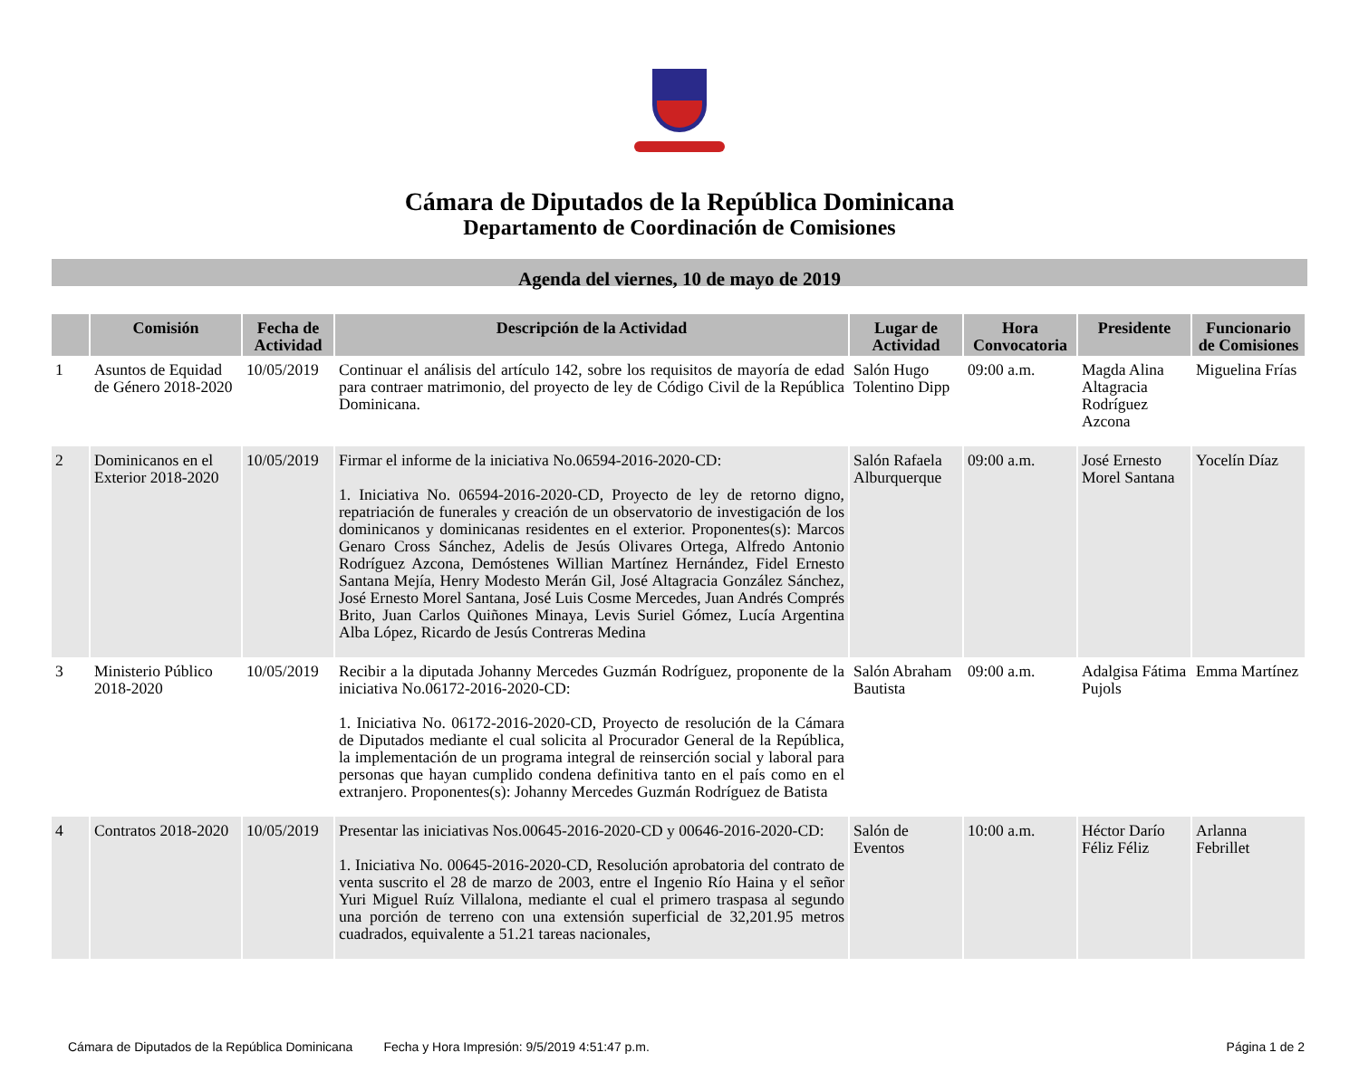Cámara de Diputados de la República Dominicana
Departamento de Coordinación de Comisiones
Agenda del viernes, 10 de mayo de 2019
| | Comisión | Fecha de Actividad | Descripción de la Actividad | Lugar de Actividad | Hora Convocatoria | Presidente | Funcionario de Comisiones |
| --- | --- | --- | --- | --- | --- | --- | --- |
| 1 | Asuntos de Equidad de Género 2018-2020 | 10/05/2019 | Continuar el análisis del artículo 142, sobre los requisitos de mayoría de edad para contraer matrimonio, del proyecto de ley de Código Civil de la República Dominicana. | Salón Hugo Tolentino Dipp | 09:00 a.m. | Magda Alina Altagracia Rodríguez Azcona | Miguelina Frías |
| 2 | Dominicanos en el Exterior 2018-2020 | 10/05/2019 | Firmar el informe de la iniciativa No.06594-2016-2020-CD: 1. Iniciativa No. 06594-2016-2020-CD, Proyecto de ley de retorno digno, repatriación de funerales y creación de un observatorio de investigación de los dominicanos y dominicanas residentes en el exterior. Proponentes(s): Marcos Genaro Cross Sánchez, Adelis de Jesús Olivares Ortega, Alfredo Antonio Rodríguez Azcona, Demóstenes Willian Martínez Hernández, Fidel Ernesto Santana Mejía, Henry Modesto Merán Gil, José Altagracia González Sánchez, José Ernesto Morel Santana, José Luis Cosme Mercedes, Juan Andrés Comprés Brito, Juan Carlos Quiñones Minaya, Levis Suriel Gómez, Lucía Argentina Alba López, Ricardo de Jesús Contreras Medina | Salón Rafaela Alburquerque | 09:00 a.m. | José Ernesto Morel Santana | Yocelín Díaz |
| 3 | Ministerio Público 2018-2020 | 10/05/2019 | Recibir a la diputada Johanny Mercedes Guzmán Rodríguez, proponente de la iniciativa No.06172-2016-2020-CD: 1. Iniciativa No. 06172-2016-2020-CD, Proyecto de resolución de la Cámara de Diputados mediante el cual solicita al Procurador General de la República, la implementación de un programa integral de reinserción social y laboral para personas que hayan cumplido condena definitiva tanto en el país como en el extranjero. Proponentes(s): Johanny Mercedes Guzmán Rodríguez de Batista | Salón Abraham Bautista | 09:00 a.m. | Adalgisa Fátima Pujols | Emma Martínez |
| 4 | Contratos 2018-2020 | 10/05/2019 | Presentar las iniciativas Nos.00645-2016-2020-CD y 00646-2016-2020-CD: 1. Iniciativa No. 00645-2016-2020-CD, Resolución aprobatoria del contrato de venta suscrito el 28 de marzo de 2003, entre el Ingenio Río Haina y el señor Yuri Miguel Ruíz Villalona, mediante el cual el primero traspasa al segundo una porción de terreno con una extensión superficial de 32,201.95 metros cuadrados, equivalente a 51.21 tareas nacionales, | Salón de Eventos | 10:00 a.m. | Héctor Darío Féliz Féliz | Arlanna Febrillet |
Cámara de Diputados de la República Dominicana Fecha y Hora Impresión: 9/5/2019 4:51:47 p.m. Página 1 de 2